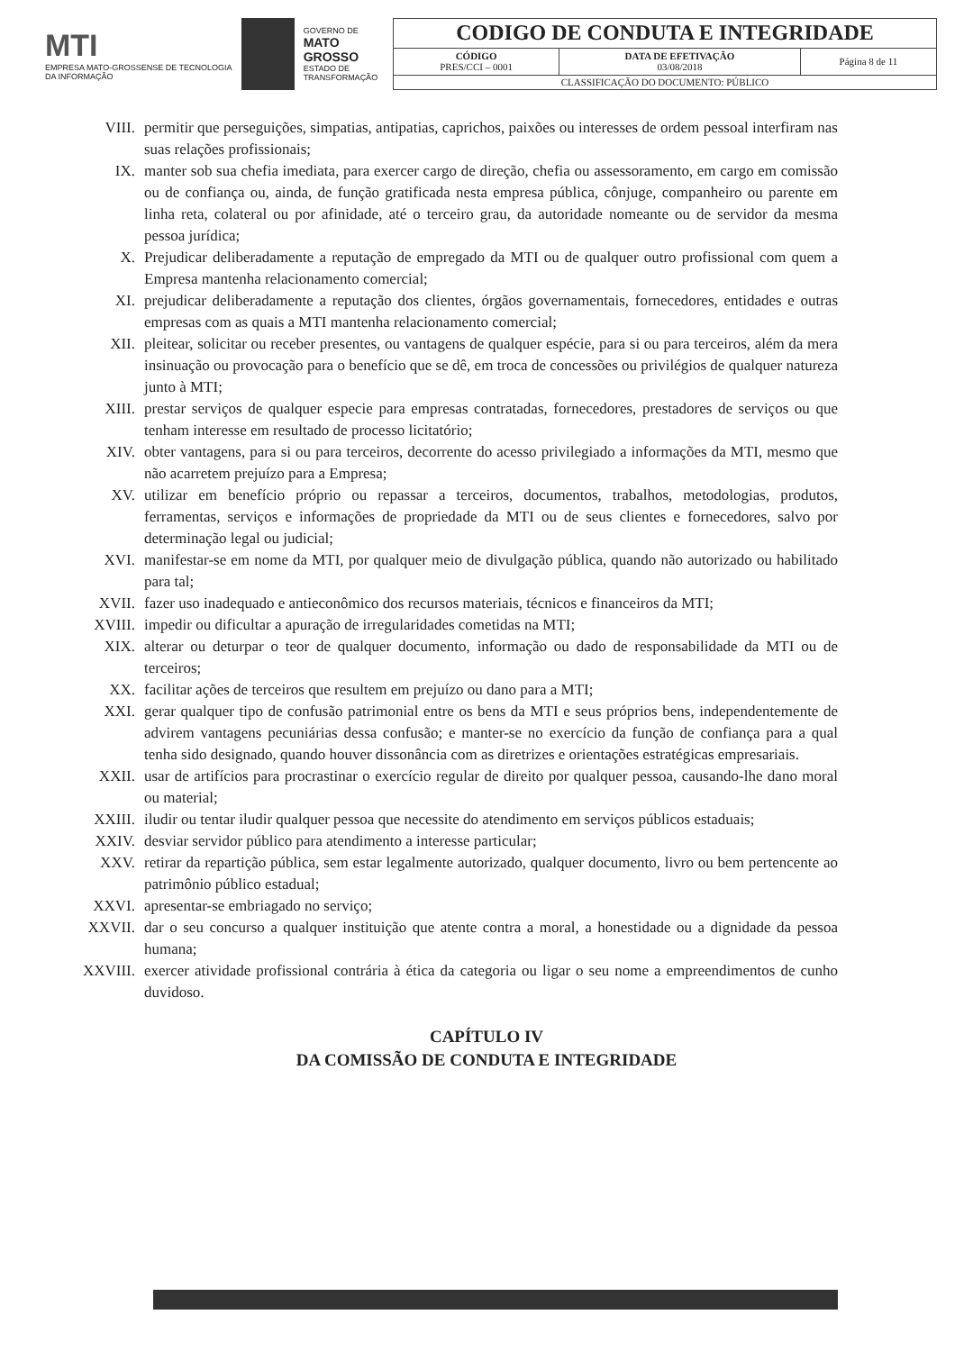MTI
EMPRESA MATO-GROSSENSE DE TECNOLOGIA DA INFORMAÇÃO
GOVERNO DE
MATO GROSSO
ESTADO DE TRANSFORMAÇÃO
| CODIGO DE CONDUTA E INTEGRIDADE | | |
| CÓDIGO PRES/CCI – 0001 | DATA DE EFETIVAÇÃO 03/08/2018 | Página 8 de 11 |
| CLASSIFICAÇÃO DO DOCUMENTO: PÚBLICO | | |
VIII. permitir que perseguições, simpatias, antipatias, caprichos, paixões ou interesses de ordem pessoal interfiram nas suas relações profissionais;
IX. manter sob sua chefia imediata, para exercer cargo de direção, chefia ou assessoramento, em cargo em comissão ou de confiança ou, ainda, de função gratificada nesta empresa pública, cônjuge, companheiro ou parente em linha reta, colateral ou por afinidade, até o terceiro grau, da autoridade nomeante ou de servidor da mesma pessoa jurídica;
X. Prejudicar deliberadamente a reputação de empregado da MTI ou de qualquer outro profissional com quem a Empresa mantenha relacionamento comercial;
XI. prejudicar deliberadamente a reputação dos clientes, órgãos governamentais, fornecedores, entidades e outras empresas com as quais a MTI mantenha relacionamento comercial;
XII. pleitear, solicitar ou receber presentes, ou vantagens de qualquer espécie, para si ou para terceiros, além da mera insinuação ou provocação para o benefício que se dê, em troca de concessões ou privilégios de qualquer natureza junto à MTI;
XIII. prestar serviços de qualquer especie para empresas contratadas, fornecedores, prestadores de serviços ou que tenham interesse em resultado de processo licitatório;
XIV. obter vantagens, para si ou para terceiros, decorrente do acesso privilegiado a informações da MTI, mesmo que não acarretem prejuízo para a Empresa;
XV. utilizar em benefício próprio ou repassar a terceiros, documentos, trabalhos, metodologias, produtos, ferramentas, serviços e informações de propriedade da MTI ou de seus clientes e fornecedores, salvo por determinação legal ou judicial;
XVI. manifestar-se em nome da MTI, por qualquer meio de divulgação pública, quando não autorizado ou habilitado para tal;
XVII. fazer uso inadequado e antieconômico dos recursos materiais, técnicos e financeiros da MTI;
XVIII. impedir ou dificultar a apuração de irregularidades cometidas na MTI;
XIX. alterar ou deturpar o teor de qualquer documento, informação ou dado de responsabilidade da MTI ou de terceiros;
XX. facilitar ações de terceiros que resultem em prejuízo ou dano para a MTI;
XXI. gerar qualquer tipo de confusão patrimonial entre os bens da MTI e seus próprios bens, independentemente de advirem vantagens pecuniárias dessa confusão; e manter-se no exercício da função de confiança para a qual tenha sido designado, quando houver dissonância com as diretrizes e orientações estratégicas empresariais.
XXII. usar de artifícios para procrastinar o exercício regular de direito por qualquer pessoa, causando-lhe dano moral ou material;
XXIII. iludir ou tentar iludir qualquer pessoa que necessite do atendimento em serviços públicos estaduais;
XXIV. desviar servidor público para atendimento a interesse particular;
XXV. retirar da repartição pública, sem estar legalmente autorizado, qualquer documento, livro ou bem pertencente ao patrimônio público estadual;
XXVI. apresentar-se embriagado no serviço;
XXVII. dar o seu concurso a qualquer instituição que atente contra a moral, a honestidade ou a dignidade da pessoa humana;
XXVIII. exercer atividade profissional contrária à ética da categoria ou ligar o seu nome a empreendimentos de cunho duvidoso.
CAPÍTULO IV
DA COMISSÃO DE CONDUTA E INTEGRIDADE